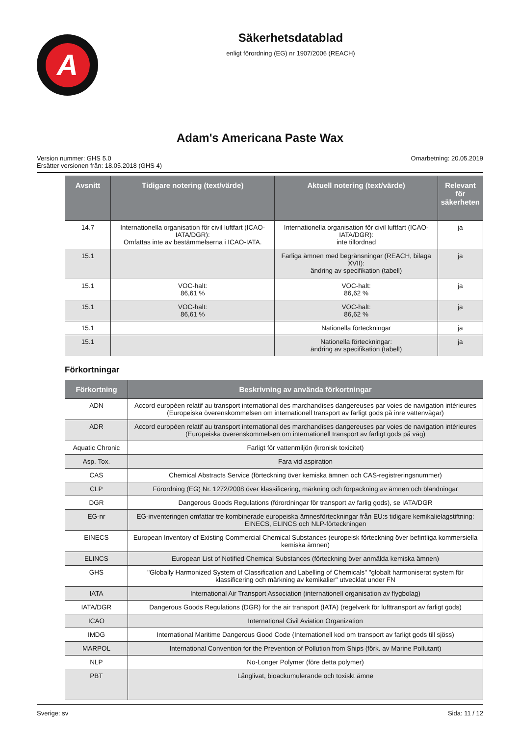A
Säkerhetsdatablad
enligt förordning (EG) nr 1907/2006 (REACH)
Adam's Americana Paste Wax
Version nummer: GHS 5.0
Ersätter versionen från: 18.05.2018 (GHS 4)
Omarbetning: 20.05.2019
| Avsnitt | Tidigare notering (text/värde) | Aktuell notering (text/värde) | Relevant för säkerheten |
| --- | --- | --- | --- |
| 14.7 | Internationella organisation för civil luftfart (ICAO-IATA/DGR): Omfattas inte av bestämmelserna i ICAO-IATA. | Internationella organisation för civil luftfart (ICAO-IATA/DGR): inte tillordnad | ja |
| 15.1 | | Farliga ämnen med begränsningar (REACH, bilaga XVII): ändring av specifikation (tabell) | ja |
| 15.1 | VOC-halt: 86,61 % | VOC-halt: 86,62 % | ja |
| 15.1 | VOC-halt: 86,61 % | VOC-halt: 86,62 % | ja |
| 15.1 | | Nationella förteckningar | ja |
| 15.1 | | Nationella förteckningar: ändring av specifikation (tabell) | ja |
Förkortningar
| Förkortning | Beskrivning av använda förkortningar |
| --- | --- |
| ADN | Accord européen relatif au transport international des marchandises dangereuses par voies de navigation intérieures (Europeiska överenskommelsen om internationell transport av farligt gods på inre vattenvägar) |
| ADR | Accord européen relatif au transport international des marchandises dangereuses par voies de navigation intérieures (Europeiska överenskommelsen om internationell transport av farligt gods på väg) |
| Aquatic Chronic | Farligt för vattenmiljön (kronisk toxicitet) |
| Asp. Tox. | Fara vid aspiration |
| CAS | Chemical Abstracts Service (förteckning över kemiska ämnen och CAS-registreringsnummer) |
| CLP | Förordning (EG) Nr. 1272/2008 över klassificering, märkning och förpackning av ämnen och blandningar |
| DGR | Dangerous Goods Regulations (förordningar för transport av farlig gods), se IATA/DGR |
| EG-nr | EG-inventeringen omfattar tre kombinerade europeiska ämnesförteckningar från EU:s tidigare kemikalielagstiftning: EINECS, ELINCS och NLP-förteckningen |
| EINECS | European Inventory of Existing Commercial Chemical Substances (europeisk förteckning över befintliga kommersiella kemiska ämnen) |
| ELINCS | European List of Notified Chemical Substances (förteckning över anmälda kemiska ämnen) |
| GHS | "Globally Harmonized System of Classification and Labelling of Chemicals" "globalt harmoniserat system för klassificering och märkning av kemikalier" utvecklat under FN |
| IATA | International Air Transport Association (internationell organisation av flygbolag) |
| IATA/DGR | Dangerous Goods Regulations (DGR) for the air transport (IATA) (regelverk för lufttransport av farligt gods) |
| ICAO | International Civil Aviation Organization |
| IMDG | International Maritime Dangerous Good Code (Internationell kod om transport av farligt gods till sjöss) |
| MARPOL | International Convention for the Prevention of Pollution from Ships (förk. av Marine Pollutant) |
| NLP | No-Longer Polymer (före detta polymer) |
| PBT | Långlivat, bioackumulerande och toxiskt ämne |
Sverige: sv Sida: 11 / 12